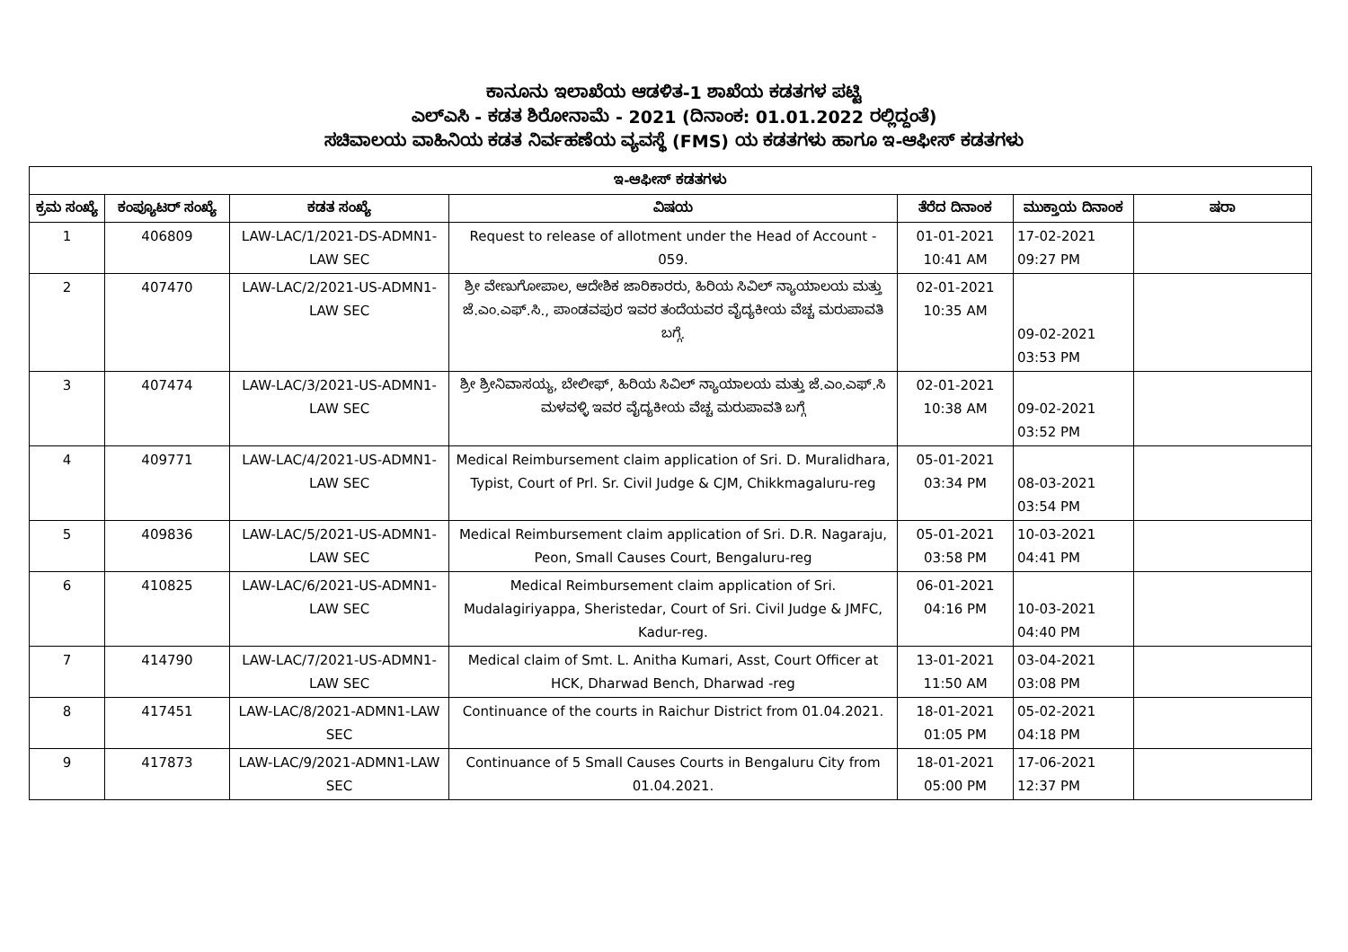ಕಾನೂನು ಇಲಾಖೆಯ ಆಡಳಿತ-1 ಶಾಖೆಯ ಕಡತಗಳ ಪಟ್ಟಿ
ಎಲ್ಎಸಿ - ಕಡತ ಶಿರೋನಾಮೆ - 2021 (ದಿನಾಂಕ: 01.01.2022 ರಲ್ಲಿದ್ದಂತೆ)
ಸಚಿವಾಲಯ ವಾಹಿನಿಯ ಕಡತ ನಿರ್ವಹಣೆಯ ವ್ಯವಸ್ಥೆ (FMS) ಯ ಕಡತಗಳು ಹಾಗೂ ಇ-ಆಫೀಸ್ ಕಡತಗಳು
| ಇ-ಆಫೀಸ್ ಕಡತಗಳು | | | | | | |
| --- | --- | --- | --- | --- | --- | --- |
| ಕ್ರಮ ಸಂಖ್ಯೆ | ಕಂಪ್ಯೂಟರ್ ಸಂಖ್ಯೆ | ಕಡತ ಸಂಖ್ಯೆ | ವಿಷಯ | ತೆರೆದ ದಿನಾಂಕ | ಮುಕ್ತಾಯ ದಿನಾಂಕ | ಷರಾ |
| 1 | 406809 | LAW-LAC/1/2021-DS-ADMN1-LAW SEC | Request to release of allotment under the Head of Account - 059. | 01-01-2021 10:41 AM | 17-02-2021 09:27 PM | |
| 2 | 407470 | LAW-LAC/2/2021-US-ADMN1-LAW SEC | ಶ್ರೀ ವೇಣುಗೋಪಾಲ, ಆದೇಶಿಕ ಜಾರಿಕಾರರು, ಹಿರಿಯ ಸಿವಿಲ್ ನ್ಯಾಯಾಲಯ ಮತ್ತು ಜೆ.ಎಂ.ಎಫ್.ಸಿ., ಪಾಂಡವಪುರ ಇವರ ತಂದೆಯವರ ವೈದ್ಯಕೀಯ ವೆಚ್ಚ ಮರುಪಾವತಿ ಬಗ್ಗೆ. | 02-01-2021 10:35 AM | 09-02-2021 03:53 PM | |
| 3 | 407474 | LAW-LAC/3/2021-US-ADMN1-LAW SEC | ಶ್ರೀ ಶ್ರೀನಿವಾಸಯ್ಯ, ಬೇಲೀಫ್, ಹಿರಿಯ ಸಿವಿಲ್ ನ್ಯಾಯಾಲಯ ಮತ್ತು ಜೆ.ಎಂ.ಎಫ್.ಸಿ ಮಳವಳ್ಳಿ ಇವರ ವೈದ್ಯಕೀಯ ವೆಚ್ಚ ಮರುಪಾವತಿ ಬಗ್ಗೆ | 02-01-2021 10:38 AM | 09-02-2021 03:52 PM | |
| 4 | 409771 | LAW-LAC/4/2021-US-ADMN1-LAW SEC | Medical Reimbursement claim application of Sri. D. Muralidhara, Typist, Court of Prl. Sr. Civil Judge & CJM, Chikkmagaluru-reg | 05-01-2021 03:34 PM | 08-03-2021 03:54 PM | |
| 5 | 409836 | LAW-LAC/5/2021-US-ADMN1-LAW SEC | Medical Reimbursement claim application of Sri. D.R. Nagaraju, Peon, Small Causes Court, Bengaluru-reg | 05-01-2021 03:58 PM | 10-03-2021 04:41 PM | |
| 6 | 410825 | LAW-LAC/6/2021-US-ADMN1-LAW SEC | Medical Reimbursement claim application of Sri. Mudalagiriyappa, Sheristedar, Court of Sri. Civil Judge & JMFC, Kadur-reg. | 06-01-2021 04:16 PM | 10-03-2021 04:40 PM | |
| 7 | 414790 | LAW-LAC/7/2021-US-ADMN1-LAW SEC | Medical claim of Smt. L. Anitha Kumari, Asst, Court Officer at HCK, Dharwad Bench, Dharwad -reg | 13-01-2021 11:50 AM | 03-04-2021 03:08 PM | |
| 8 | 417451 | LAW-LAC/8/2021-ADMN1-LAW SEC | Continuance of the courts in Raichur District from 01.04.2021. | 18-01-2021 01:05 PM | 05-02-2021 04:18 PM | |
| 9 | 417873 | LAW-LAC/9/2021-ADMN1-LAW SEC | Continuance of 5 Small Causes Courts in Bengaluru City from 01.04.2021. | 18-01-2021 05:00 PM | 17-06-2021 12:37 PM | |